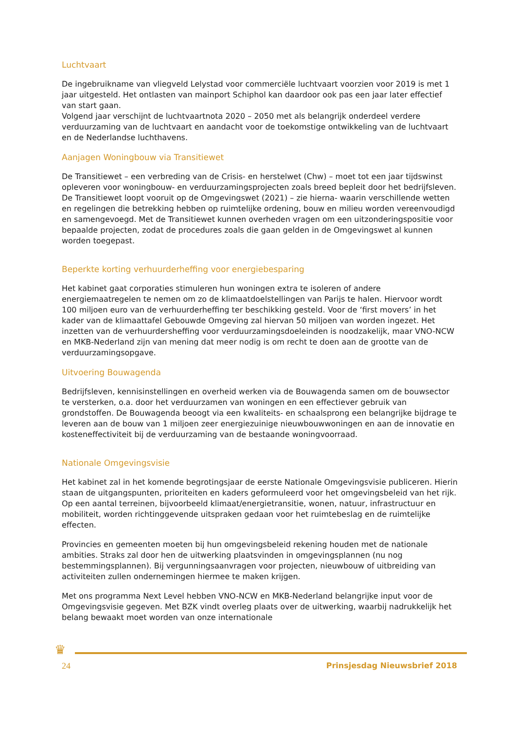Luchtvaart
De ingebruikname van vliegveld Lelystad voor commerciële luchtvaart voorzien voor 2019 is met 1 jaar uitgesteld. Het ontlasten van mainport Schiphol kan daardoor ook pas een jaar later effectief van start gaan.
Volgend jaar verschijnt de luchtvaartnota 2020 – 2050 met als belangrijk onderdeel verdere verduurzaming van de luchtvaart en aandacht voor de toekomstige ontwikkeling van de luchtvaart en de Nederlandse luchthavens.
Aanjagen Woningbouw via Transitiewet
De Transitiewet – een verbreding van de Crisis- en herstelwet (Chw) – moet tot een jaar tijdswinst opleveren voor woningbouw- en verduurzamingsprojecten zoals breed bepleit door het bedrijfsleven. De Transitiewet loopt vooruit op de Omgevingswet (2021) – zie hierna- waarin verschillende wetten en regelingen die betrekking hebben op ruimtelijke ordening, bouw en milieu worden vereenvoudigd en samengevoegd. Met de Transitiewet kunnen overheden vragen om een uitzonderingspositie voor bepaalde projecten, zodat de procedures zoals die gaan gelden in de Omgevingswet al kunnen worden toegepast.
Beperkte korting verhuurderheffing voor energiebesparing
Het kabinet gaat corporaties stimuleren hun woningen extra te isoleren of andere energiemaatregelen te nemen om zo de klimaatdoelstellingen van Parijs te halen. Hiervoor wordt 100 miljoen euro van de verhuurderheffing ter beschikking gesteld. Voor de ‘first movers’ in het kader van de klimaattafel Gebouwde Omgeving zal hiervan 50 miljoen van worden ingezet. Het inzetten van de verhuurdersheffing voor verduurzamingsdoeleinden is noodzakelijk, maar VNO-NCW en MKB-Nederland zijn van mening dat meer nodig is om recht te doen aan de grootte van de verduurzamingsopgave.
Uitvoering Bouwagenda
Bedrijfsleven, kennisinstellingen en overheid werken via de Bouwagenda samen om de bouwsector te versterken, o.a. door het verduurzamen van woningen en een effectiever gebruik van grondstoffen. De Bouwagenda beoogt via een kwaliteits- en schaalsprong een belangrijke bijdrage te leveren aan de bouw van 1 miljoen zeer energiezuinige nieuwbouwwoningen en aan de innovatie en kosteneffectiviteit bij de verduurzaming van de bestaande woningvoorraad.
Nationale Omgevingsvisie
Het kabinet zal in het komende begrotingsjaar de eerste Nationale Omgevingsvisie publiceren. Hierin staan de uitgangspunten, prioriteiten en kaders geformuleerd voor het omgevingsbeleid van het rijk. Op een aantal terreinen, bijvoorbeeld klimaat/energietransitie, wonen, natuur, infrastructuur en mobiliteit, worden richtinggevende uitspraken gedaan voor het ruimtebeslag en de ruimtelijke effecten.
Provincies en gemeenten moeten bij hun omgevingsbeleid rekening houden met de nationale ambities. Straks zal door hen de uitwerking plaatsvinden in omgevingsplannen (nu nog bestemmingsplannen). Bij vergunningsaanvragen voor projecten, nieuwbouw of uitbreiding van activiteiten zullen ondernemingen hiermee te maken krijgen.
Met ons programma Next Level hebben VNO-NCW en MKB-Nederland belangrijke input voor de Omgevingsvisie gegeven. Met BZK vindt overleg plaats over de uitwerking, waarbij nadrukkelijk het belang bewaakt moet worden van onze internationale
♛
24 Prinsjesdag Nieuwsbrief 2018